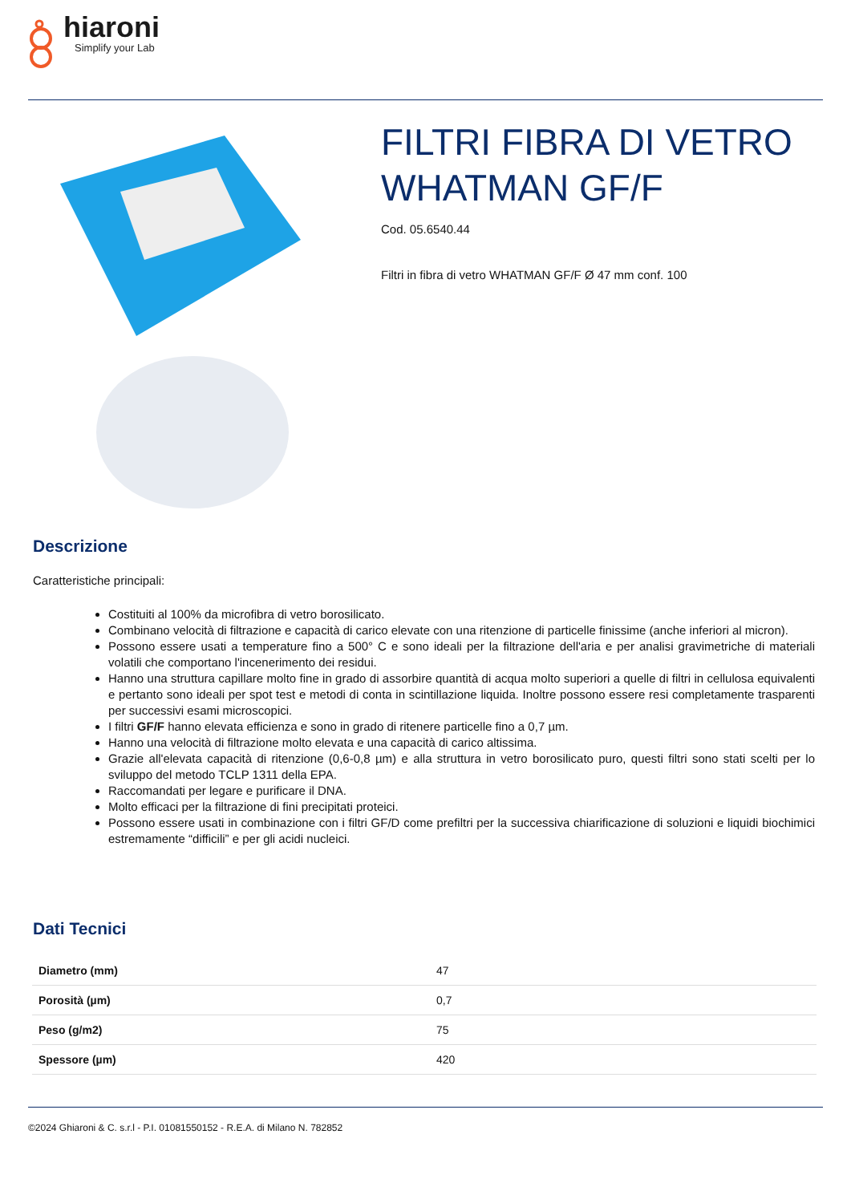hiaroni
Simplify your Lab
FILTRI FIBRA DI VETRO WHATMAN GF/F
Cod. 05.6540.44
Filtri in fibra di vetro WHATMAN GF/F Ø 47 mm conf. 100
Descrizione
Caratteristiche principali:
Costituiti al 100% da microfibra di vetro borosilicato.
Combinano velocità di filtrazione e capacità di carico elevate con una ritenzione di particelle finissime (anche inferiori al micron).
Possono essere usati a temperature fino a 500° C e sono ideali per la filtrazione dell'aria e per analisi gravimetriche di materiali volatili che comportano l'incenerimento dei residui.
Hanno una struttura capillare molto fine in grado di assorbire quantità di acqua molto superiori a quelle di filtri in cellulosa equivalenti e pertanto sono ideali per spot test e metodi di conta in scintillazione liquida. Inoltre possono essere resi completamente trasparenti per successivi esami microscopici.
I filtri GF/F hanno elevata efficienza e sono in grado di ritenere particelle fino a 0,7 µm.
Hanno una velocità di filtrazione molto elevata e una capacità di carico altissima.
Grazie all'elevata capacità di ritenzione (0,6-0,8 µm) e alla struttura in vetro borosilicato puro, questi filtri sono stati scelti per lo sviluppo del metodo TCLP 1311 della EPA.
Raccomandati per legare e purificare il DNA.
Molto efficaci per la filtrazione di fini precipitati proteici.
Possono essere usati in combinazione con i filtri GF/D come prefiltri per la successiva chiarificazione di soluzioni e liquidi biochimici estremamente “difficili” e per gli acidi nucleici.
Dati Tecnici
| Diametro (mm) | 47 |
| Porosità (µm) | 0,7 |
| Peso (g/m2) | 75 |
| Spessore (µm) | 420 |
©2024 Ghiaroni & C. s.r.l - P.I. 01081550152 - R.E.A. di Milano N. 782852